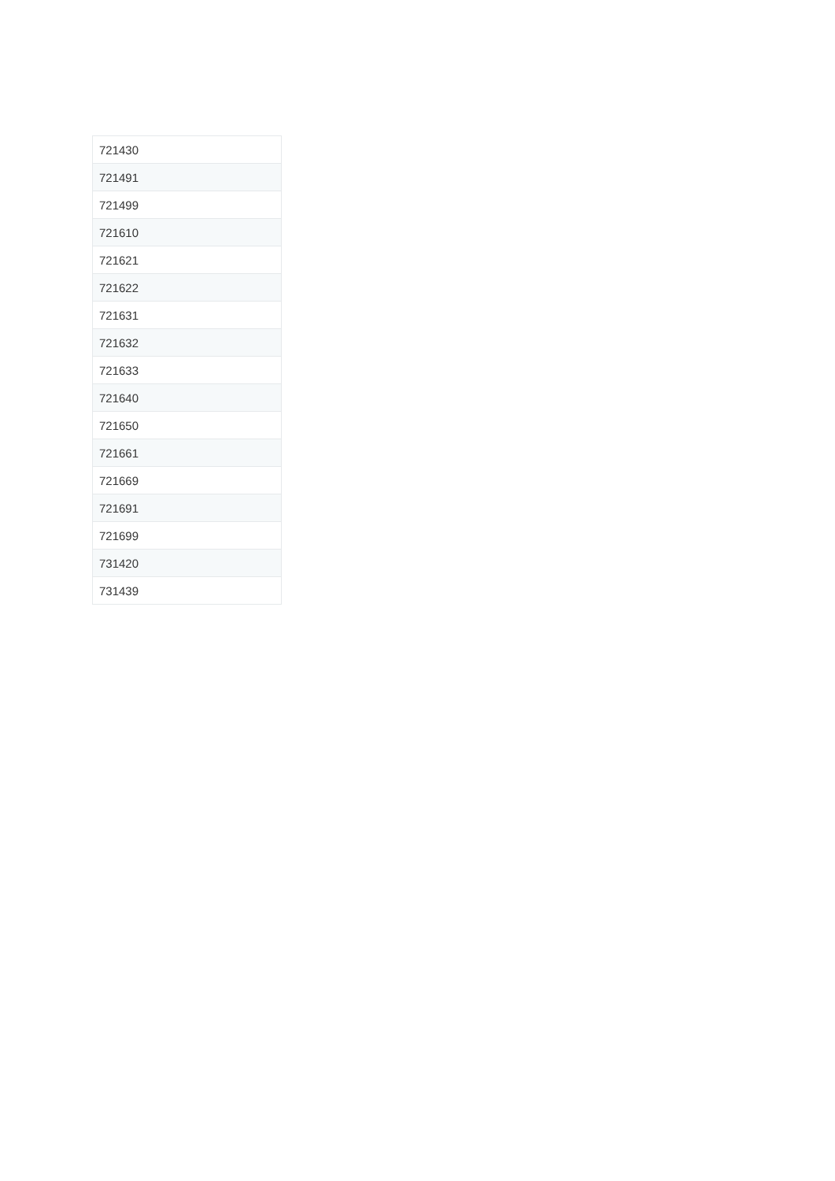| 721430 |
| 721491 |
| 721499 |
| 721610 |
| 721621 |
| 721622 |
| 721631 |
| 721632 |
| 721633 |
| 721640 |
| 721650 |
| 721661 |
| 721669 |
| 721691 |
| 721699 |
| 731420 |
| 731439 |